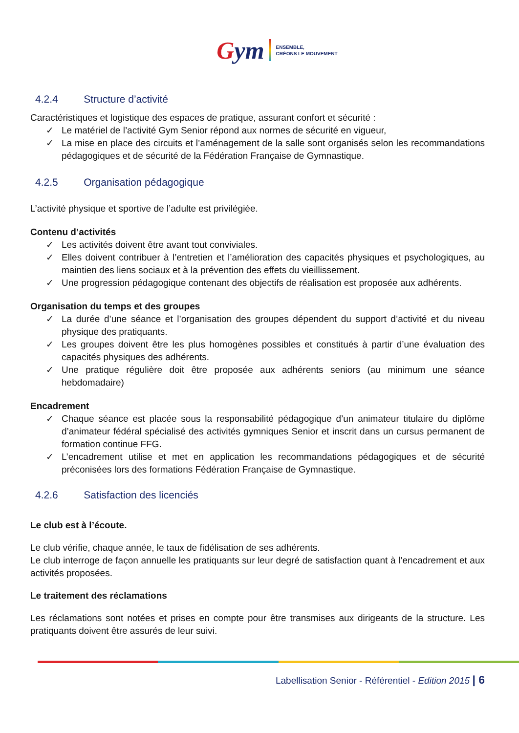Gym
ENSEMBLE,
CRÉONS LE MOUVEMENT
4.2.4 Structure d’activité
Caractéristiques et logistique des espaces de pratique, assurant confort et sécurité :
✓ Le matériel de l’activité Gym Senior répond aux normes de sécurité en vigueur,
✓ La mise en place des circuits et l’aménagement de la salle sont organisés selon les recommandations pédagogiques et de sécurité de la Fédération Française de Gymnastique.
4.2.5 Organisation pédagogique
L’activité physique et sportive de l’adulte est privilégiée.
Contenu d’activités
✓ Les activités doivent être avant tout conviviales.
✓ Elles doivent contribuer à l’entretien et l’amélioration des capacités physiques et psychologiques, au maintien des liens sociaux et à la prévention des effets du vieillissement.
✓ Une progression pédagogique contenant des objectifs de réalisation est proposée aux adhérents.
Organisation du temps et des groupes
✓ La durée d’une séance et l’organisation des groupes dépendent du support d’activité et du niveau physique des pratiquants.
✓ Les groupes doivent être les plus homogènes possibles et constitués à partir d’une évaluation des capacités physiques des adhérents.
✓ Une pratique régulière doit être proposée aux adhérents seniors (au minimum une séance hebdomadaire)
Encadrement
✓ Chaque séance est placée sous la responsabilité pédagogique d’un animateur titulaire du diplôme d’animateur fédéral spécialisé des activités gymniques Senior et inscrit dans un cursus permanent de formation continue FFG.
✓ L’encadrement utilise et met en application les recommandations pédagogiques et de sécurité préconisées lors des formations Fédération Française de Gymnastique.
4.2.6 Satisfaction des licenciés
Le club est à l’écoute.
Le club vérifie, chaque année, le taux de fidélisation de ses adhérents.
Le club interroge de façon annuelle les pratiquants sur leur degré de satisfaction quant à l’encadrement et aux activités proposées.
Le traitement des réclamations
Les réclamations sont notées et prises en compte pour être transmises aux dirigeants de la structure. Les pratiquants doivent être assurés de leur suivi.
Labellisation Senior - Référentiel - Edition 2015 | 6